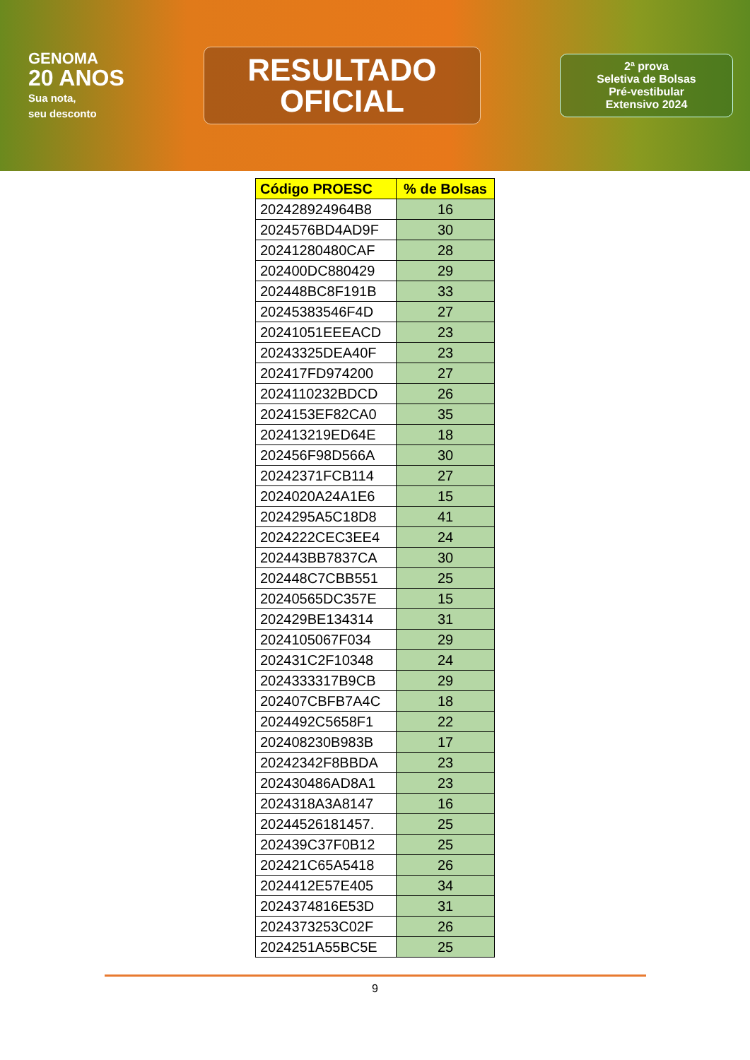GENOMA
20 ANOS
Sua nota,
seu desconto
RESULTADO
OFICIAL
2ª prova
Seletiva de Bolsas
Pré-vestibular
Extensivo 2024
| Código PROESC | % de Bolsas |
| --- | --- |
| 202428924964B8 | 16 |
| 2024576BD4AD9F | 30 |
| 20241280480CAF | 28 |
| 202400DC880429 | 29 |
| 202448BC8F191B | 33 |
| 20245383546F4D | 27 |
| 20241051EEEACD | 23 |
| 20243325DEA40F | 23 |
| 202417FD974200 | 27 |
| 2024110232BDCD | 26 |
| 2024153EF82CA0 | 35 |
| 202413219ED64E | 18 |
| 202456F98D566A | 30 |
| 20242371FCB114 | 27 |
| 2024020A24A1E6 | 15 |
| 2024295A5C18D8 | 41 |
| 2024222CEC3EE4 | 24 |
| 202443BB7837CA | 30 |
| 202448C7CBB551 | 25 |
| 20240565DC357E | 15 |
| 202429BE134314 | 31 |
| 2024105067F034 | 29 |
| 202431C2F10348 | 24 |
| 2024333317B9CB | 29 |
| 202407CBFB7A4C | 18 |
| 2024492C5658F1 | 22 |
| 202408230B983B | 17 |
| 20242342F8BBDA | 23 |
| 202430486AD8A1 | 23 |
| 2024318A3A8147 | 16 |
| 20244526181457. | 25 |
| 202439C37F0B12 | 25 |
| 202421C65A5418 | 26 |
| 2024412E57E405 | 34 |
| 2024374816E53D | 31 |
| 2024373253C02F | 26 |
| 2024251A55BC5E | 25 |
9